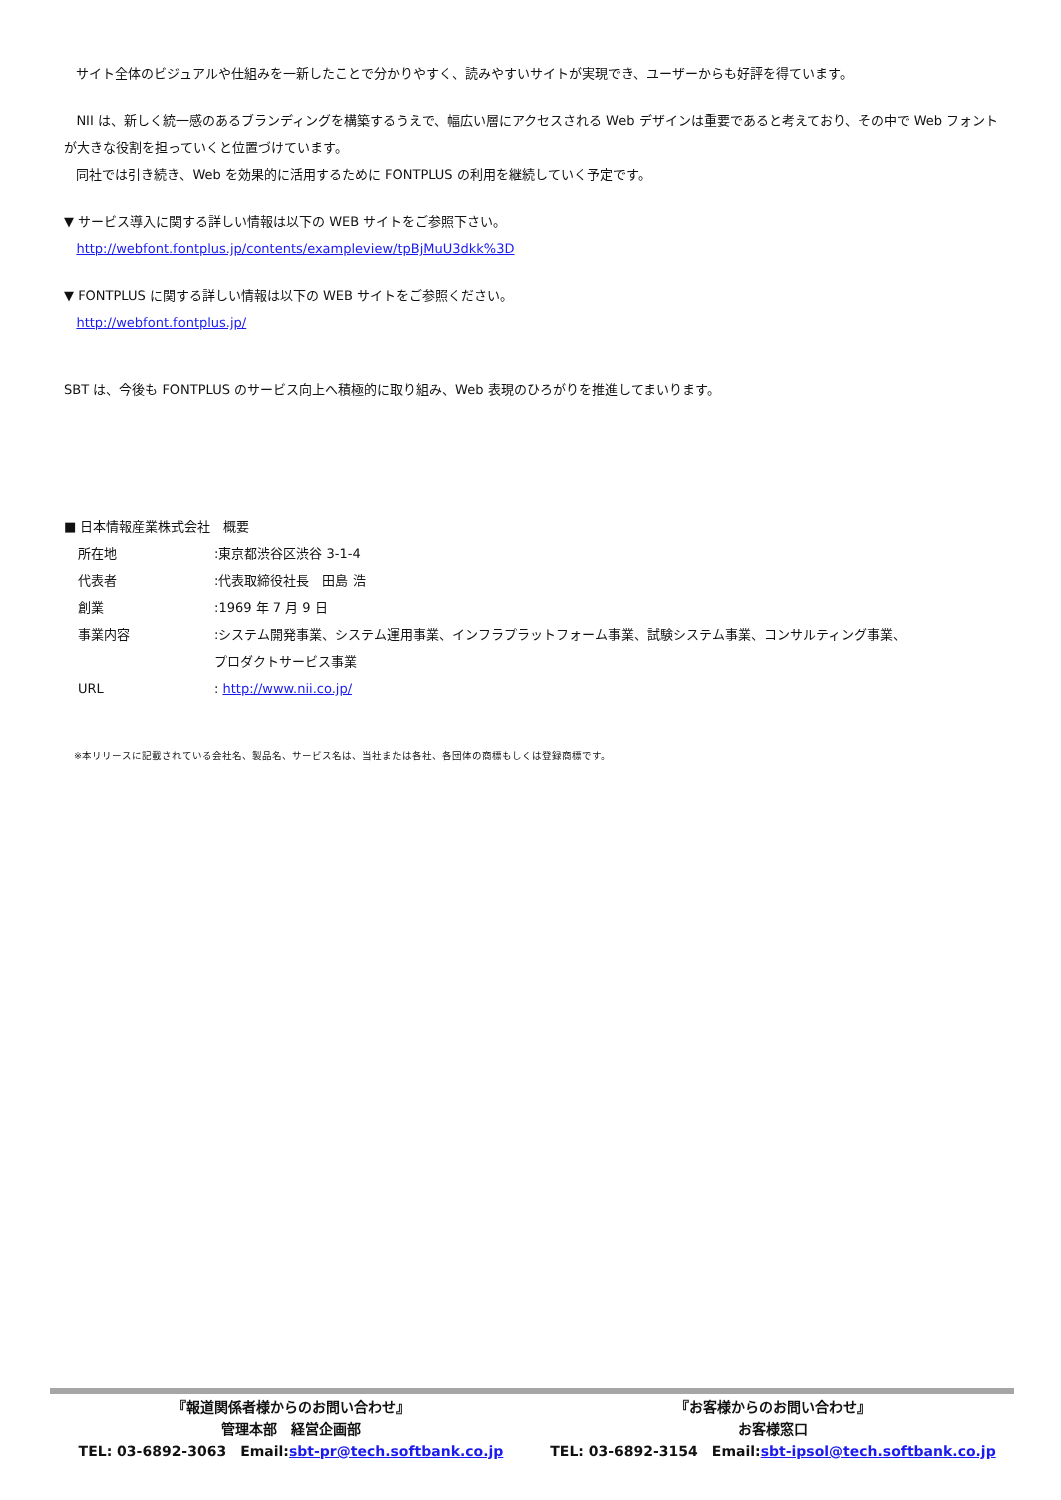サイト全体のビジュアルや仕組みを一新したことで分かりやすく、読みやすいサイトが実現でき、ユーザーからも好評を得ています。
NII は、新しく統一感のあるブランディングを構築するうえで、幅広い層にアクセスされる Web デザインは重要であると考えており、その中で Web フォントが大きな役割を担っていくと位置づけています。
同社では引き続き、Web を効果的に活用するために FONTPLUS の利用を継続していく予定です。
▼ サービス導入に関する詳しい情報は以下の WEB サイトをご参照下さい。
http://webfont.fontplus.jp/contents/exampleview/tpBjMuU3dkk%3D
▼ FONTPLUS に関する詳しい情報は以下の WEB サイトをご参照ください。
http://webfont.fontplus.jp/
SBT は、今後も FONTPLUS のサービス向上へ積極的に取り組み、Web 表現のひろがりを推進してまいります。
■ 日本情報産業株式会社　概要
| 所在地 | :東京都渋谷区渋谷 3-1-4 |
| 代表者 | :代表取締役社長 田島 浩 |
| 創業 | :1969 年 7 月 9 日 |
| 事業内容 | :システム開発事業、システム運用事業、インフラプラットフォーム事業、試験システム事業、コンサルティング事業、 プロダクトサービス事業 |
| URL | : http://www.nii.co.jp/ |
※本リリースに記載されている会社名、製品名、サービス名は、当社または各社、各団体の商標もしくは登録商標です。
『報道関係者様からのお問い合わせ』
管理本部　経営企画部
TEL: 03-6892-3063　Email:sbt-pr@tech.softbank.co.jp
『お客様からのお問い合わせ』
お客様窓口
TEL: 03-6892-3154　Email:sbt-ipsol@tech.softbank.co.jp